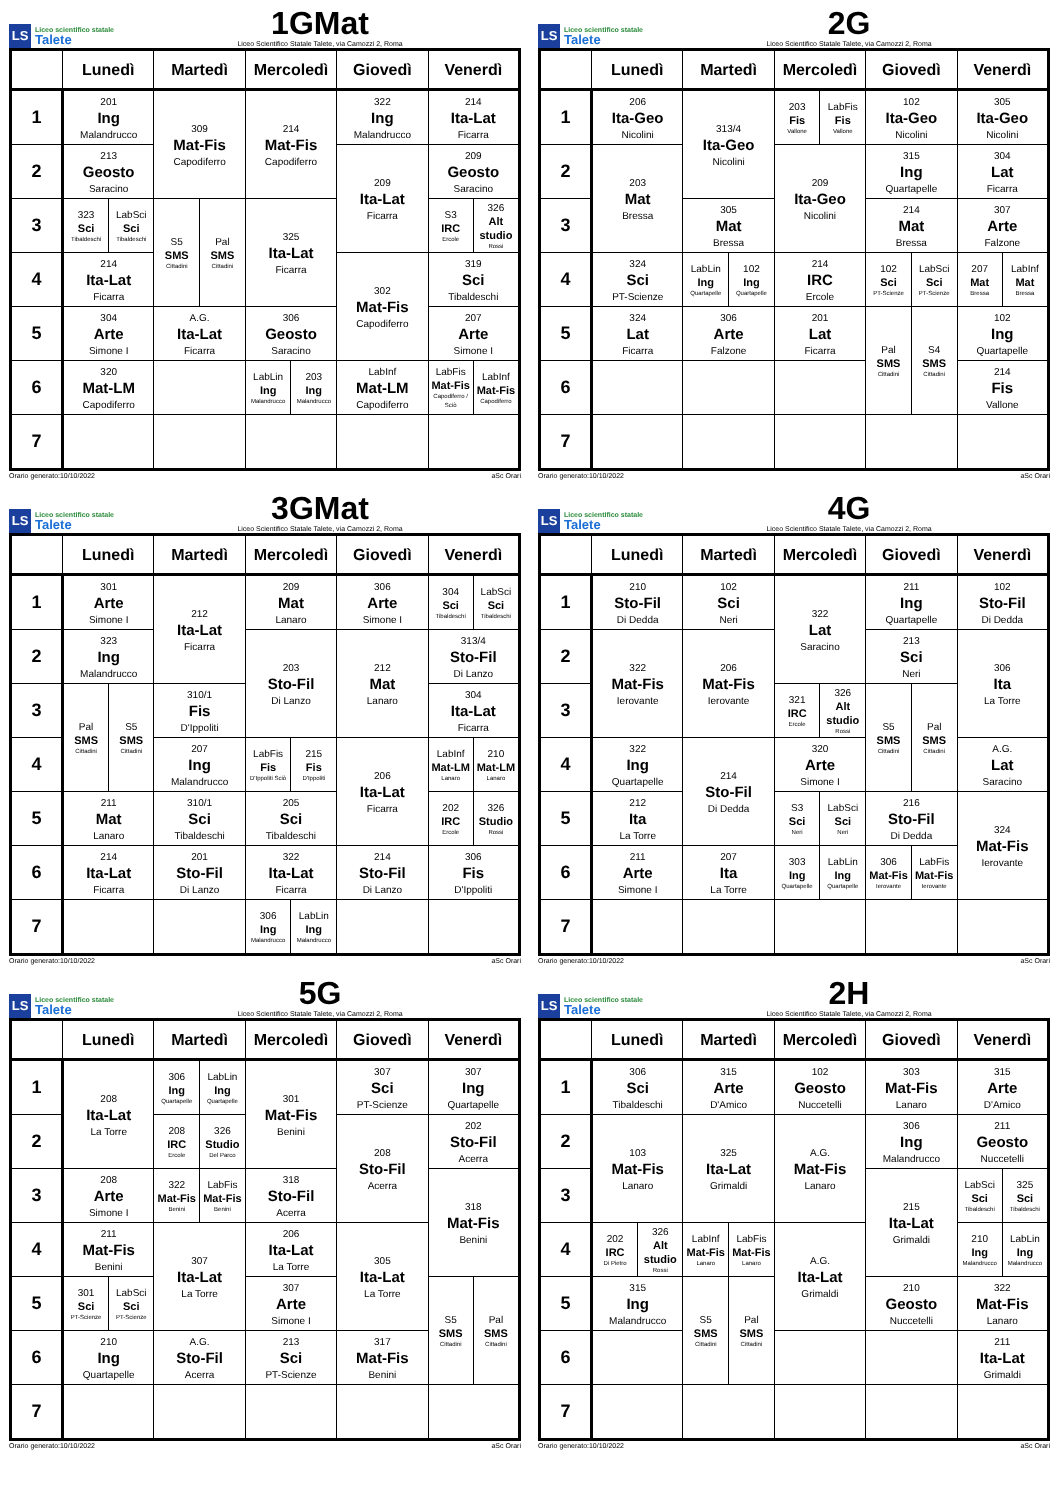LS Liceo scientifico statale
Talete
1GMat
Liceo Scientifico Statale Talete, via Camozzi 2, Roma
| | Lunedì | Martedì | Mercoledì | Giovedì | Venerdì |
| --- | --- | --- | --- | --- | --- |
| 1 | 201 Ing Malandrucco | 309 Mat-Fis Capodiferro | 214 Mat-Fis Capodiferro | 322 Ing Malandrucco | 214 Ita-Lat Ficarra |
| 2 | 213 Geosto Saracino | | | 209 Ita-Lat Ficarra | 209 Geosto Saracino |
| 3 | / 323 Sci Tibaldeschi / LabSci Sci Tibaldeschi / | / S5 SMS Cittadini / Pal SMS Cittadini / | 325 Ita-Lat Ficarra | | / S3 IRC Ercole / 326 Alt studio Rossi / |
| 4 | 214 Ita-Lat Ficarra | | | 302 Mat-Fis Capodiferro | 319 Sci Tibaldeschi |
| 5 | 304 Arte Simone I | A.G. Ita-Lat Ficarra | 306 Geosto Saracino | | 207 Arte Simone I |
| 6 | 320 Mat-LM Capodiferro | | / LabLin Ing Malandrucco / 203 Ing Malandrucco / | LabInf Mat-LM Capodiferro | / LabFis Mat-Fis Capodiferro / Sciò / LabInf Mat-Fis Capodiferro / |
| 7 | | | | | |
Orario generato:10/10/2022 aSc Orari
LS Liceo scientifico statale
Talete
2G
Liceo Scientifico Statale Talete, via Camozzi 2, Roma
| | Lunedì | Martedì | Mercoledì | Giovedì | Venerdì |
| --- | --- | --- | --- | --- | --- |
| 1 | 206 Ita-Geo Nicolini | 313/4 Ita-Geo Nicolini | / 203 Fis Vallone / LabFis Fis Vallone / | 102 Ita-Geo Nicolini | 305 Ita-Geo Nicolini |
| 2 | 203 Mat Bressa | | 209 Ita-Geo Nicolini | 315 Ing Quartapelle | 304 Lat Ficarra |
| 3 | | 305 Mat Bressa | | 214 Mat Bressa | 307 Arte Falzone |
| 4 | 324 Sci PT-Scienze | / LabLin Ing Quartapelle / 102 Ing Quartapelle / | 214 IRC Ercole | / 102 Sci PT-Scienze / LabSci Sci PT-Scienze / | / 207 Mat Bressa / LabInf Mat Bressa / |
| 5 | 324 Lat Ficarra | 306 Arte Falzone | 201 Lat Ficarra | / Pal SMS Cittadini / S4 SMS Cittadini / | 102 Ing Quartapelle |
| 6 | | | | | 214 Fis Vallone |
| 7 | | | | | |
Orario generato:10/10/2022 aSc Orari
LS Liceo scientifico statale
Talete
3GMat
Liceo Scientifico Statale Talete, via Camozzi 2, Roma
| | Lunedì | Martedì | Mercoledì | Giovedì | Venerdì |
| --- | --- | --- | --- | --- | --- |
| 1 | 301 Arte Simone I | 212 Ita-Lat Ficarra | 209 Mat Lanaro | 306 Arte Simone I | / 304 Sci Tibaldeschi / LabSci Sci Tibaldeschi / |
| 2 | 323 Ing Malandrucco | | 203 Sto-Fil Di Lanzo | 212 Mat Lanaro | 313/4 Sto-Fil Di Lanzo |
| 3 | / Pal SMS Cittadini / S5 SMS Cittadini / | 310/1 Fis D'Ippoliti | | | 304 Ita-Lat Ficarra |
| 4 | | 207 Ing Malandrucco | / LabFis Fis D'Ippoliti Sciò / 215 Fis D'Ippoliti / | 206 Ita-Lat Ficarra | / LabInf Mat-LM Lanaro / 210 Mat-LM Lanaro / |
| 5 | 211 Mat Lanaro | 310/1 Sci Tibaldeschi | 205 Sci Tibaldeschi | | / 202 IRC Ercole / 326 Studio Rossi / |
| 6 | 214 Ita-Lat Ficarra | 201 Sto-Fil Di Lanzo | 322 Ita-Lat Ficarra | 214 Sto-Fil Di Lanzo | 306 Fis D'Ippoliti |
| 7 | | | / 306 Ing Malandrucco / LabLin Ing Malandrucco / | | |
Orario generato:10/10/2022 aSc Orari
LS Liceo scientifico statale
Talete
4G
Liceo Scientifico Statale Talete, via Camozzi 2, Roma
| | Lunedì | Martedì | Mercoledì | Giovedì | Venerdì |
| --- | --- | --- | --- | --- | --- |
| 1 | 210 Sto-Fil Di Dedda | 102 Sci Neri | 322 Lat Saracino | 211 Ing Quartapelle | 102 Sto-Fil Di Dedda |
| 2 | 322 Mat-Fis Ierovante | 206 Mat-Fis Ierovante | | 213 Sci Neri | 306 Ita La Torre |
| 3 | | | / 321 IRC Ercole / 326 Alt studio Rossi / | / S5 SMS Cittadini / Pal SMS Cittadini / | |
| 4 | 322 Ing Quartapelle | 214 Sto-Fil Di Dedda | 320 Arte Simone I | | A.G. Lat Saracino |
| 5 | 212 Ita La Torre | | / S3 Sci Neri / LabSci Sci Neri / | 216 Sto-Fil Di Dedda | 324 Mat-Fis Ierovante |
| 6 | 211 Arte Simone I | 207 Ita La Torre | / 303 Ing Quartapelle / LabLin Ing Quartapelle / | / 306 Mat-Fis Ierovante / LabFis Mat-Fis Ierovante / | |
| 7 | | | | | |
Orario generato:10/10/2022 aSc Orari
LS Liceo scientifico statale
Talete
5G
Liceo Scientifico Statale Talete, via Camozzi 2, Roma
| | Lunedì | Martedì | Mercoledì | Giovedì | Venerdì |
| --- | --- | --- | --- | --- | --- |
| 1 | 208 Ita-Lat La Torre | / 306 Ing Quartapelle / LabLin Ing Quartapelle / | 301 Mat-Fis Benini | 307 Sci PT-Scienze | 307 Ing Quartapelle |
| 2 | | / 208 IRC Ercole / 326 Studio Del Parco / | | 208 Sto-Fil Acerra | 202 Sto-Fil Acerra |
| 3 | 208 Arte Simone I | / 322 Mat-Fis Benini / LabFis Mat-Fis Benini / | 318 Sto-Fil Acerra | | 318 Mat-Fis Benini |
| 4 | 211 Mat-Fis Benini | 307 Ita-Lat La Torre | 206 Ita-Lat La Torre | 305 Ita-Lat La Torre | |
| 5 | / 301 Sci PT-Scienze / LabSci Sci PT-Scienze / | | 307 Arte Simone I | | / S5 SMS Cittadini / Pal SMS Cittadini / |
| 6 | 210 Ing Quartapelle | A.G. Sto-Fil Acerra | 213 Sci PT-Scienze | 317 Mat-Fis Benini | |
| 7 | | | | | |
Orario generato:10/10/2022 aSc Orari
LS Liceo scientifico statale
Talete
2H
Liceo Scientifico Statale Talete, via Camozzi 2, Roma
| | Lunedì | Martedì | Mercoledì | Giovedì | Venerdì |
| --- | --- | --- | --- | --- | --- |
| 1 | 306 Sci Tibaldeschi | 315 Arte D'Amico | 102 Geosto Nuccetelli | 303 Mat-Fis Lanaro | 315 Arte D'Amico |
| 2 | 103 Mat-Fis Lanaro | 325 Ita-Lat Grimaldi | A.G. Mat-Fis Lanaro | 306 Ing Malandrucco | 211 Geosto Nuccetelli |
| 3 | | | | 215 Ita-Lat Grimaldi | / LabSci Sci Tibaldeschi / 325 Sci Tibaldeschi / |
| 4 | / 202 IRC Di Pietro / 326 Alt studio Rossi / | / LabInf Mat-Fis Lanaro / LabFis Mat-Fis Lanaro / | A.G. Ita-Lat Grimaldi | | / 210 Ing Malandrucco / LabLin Ing Malandrucco / |
| 5 | 315 Ing Malandrucco | / S5 SMS Cittadini / Pal SMS Cittadini / | | 210 Geosto Nuccetelli | 322 Mat-Fis Lanaro |
| 6 | | | | | 211 Ita-Lat Grimaldi |
| 7 | | | | | |
Orario generato:10/10/2022 aSc Orari